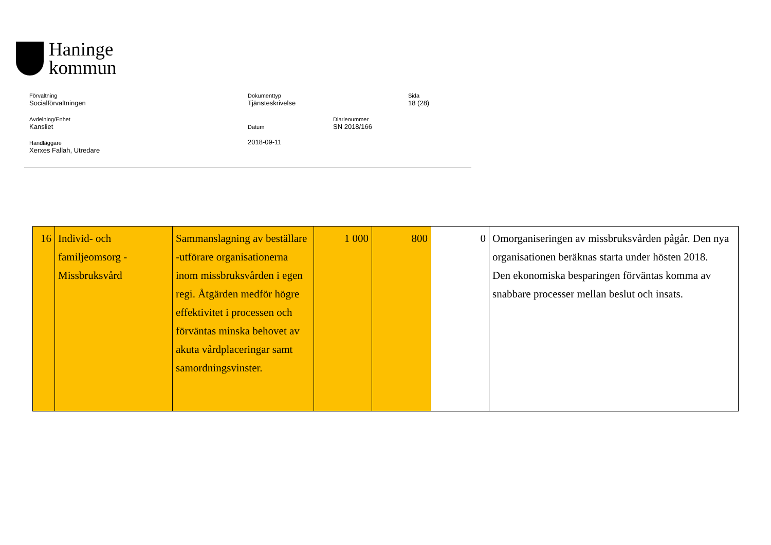Haninge
kommun
Förvaltning
Socialförvaltningen
Dokumenttyp
Tjänsteskrivelse
Sida
18 (28)
Avdelning/Enhet
Kansliet
Datum
2018-09-11
Diarienummer
SN 2018/166
Handläggare
Xerxes Fallah, Utredare
| 16 | Individ- och familjeomsorg - Missbruksvård | Sammanslagning av beställare -utförare organisationerna inom missbruksvården i egen regi. Åtgärden medför högre effektivitet i processen och förväntas minska behovet av akuta vårdplaceringar samt samordningsvinster. | 1 000 | 800 | 0 | Omorganiseringen av missbruksvården pågår. Den nya organisationen beräknas starta under hösten 2018. Den ekonomiska besparingen förväntas komma av snabbare processer mellan beslut och insats. |